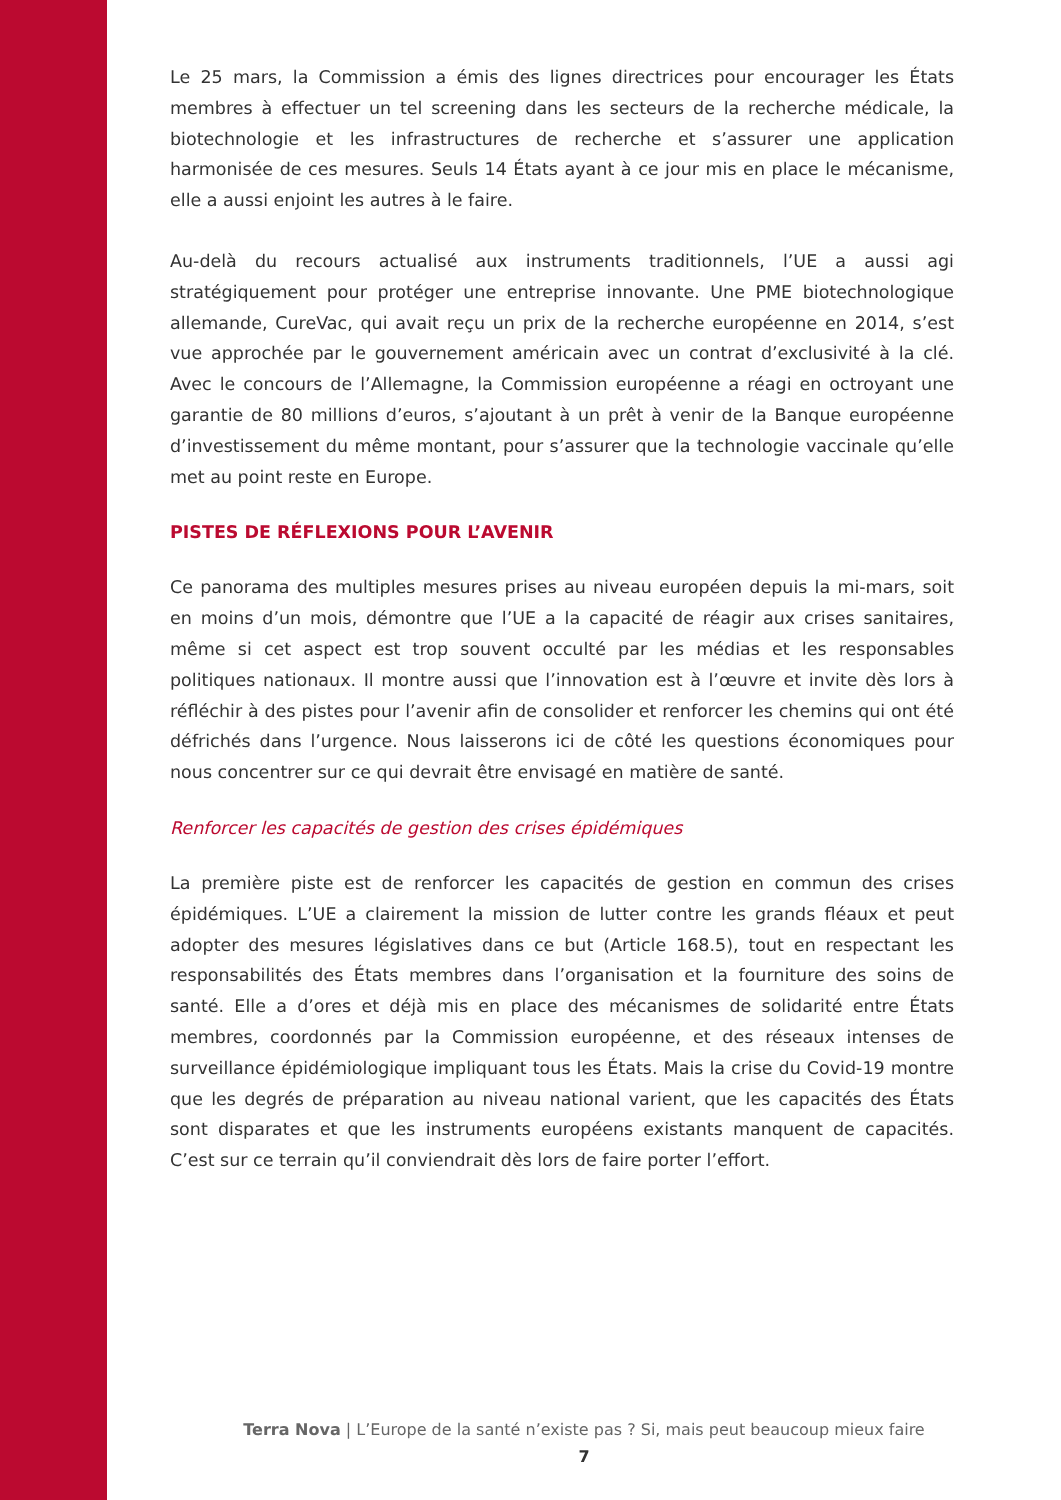Le 25 mars, la Commission a émis des lignes directrices pour encourager les États membres à effectuer un tel screening dans les secteurs de la recherche médicale, la biotechnologie et les infrastructures de recherche et s’assurer une application harmonisée de ces mesures. Seuls 14 États ayant à ce jour mis en place le mécanisme, elle a aussi enjoint les autres à le faire.
Au-delà du recours actualisé aux instruments traditionnels, l’UE a aussi agi stratégiquement pour protéger une entreprise innovante. Une PME biotechnologique allemande, CureVac, qui avait reçu un prix de la recherche européenne en 2014, s’est vue approchée par le gouvernement américain avec un contrat d’exclusivité à la clé. Avec le concours de l’Allemagne, la Commission européenne a réagi en octroyant une garantie de 80 millions d’euros, s’ajoutant à un prêt à venir de la Banque européenne d’investissement du même montant, pour s’assurer que la technologie vaccinale qu’elle met au point reste en Europe.
PISTES DE RÉFLEXIONS POUR L’AVENIR
Ce panorama des multiples mesures prises au niveau européen depuis la mi-mars, soit en moins d’un mois, démontre que l’UE a la capacité de réagir aux crises sanitaires, même si cet aspect est trop souvent occulté par les médias et les responsables politiques nationaux. Il montre aussi que l’innovation est à l’œuvre et invite dès lors à réfléchir à des pistes pour l’avenir afin de consolider et renforcer les chemins qui ont été défrichés dans l’urgence. Nous laisserons ici de côté les questions économiques pour nous concentrer sur ce qui devrait être envisagé en matière de santé.
Renforcer les capacités de gestion des crises épidémiques
La première piste est de renforcer les capacités de gestion en commun des crises épidémiques. L’UE a clairement la mission de lutter contre les grands fléaux et peut adopter des mesures législatives dans ce but (Article 168.5), tout en respectant les responsabilités des États membres dans l’organisation et la fourniture des soins de santé. Elle a d’ores et déjà mis en place des mécanismes de solidarité entre États membres, coordonnés par la Commission européenne, et des réseaux intenses de surveillance épidémiologique impliquant tous les États. Mais la crise du Covid-19 montre que les degrés de préparation au niveau national varient, que les capacités des États sont disparates et que les instruments européens existants manquent de capacités. C’est sur ce terrain qu’il conviendrait dès lors de faire porter l’effort.
Terra Nova | L’Europe de la santé n’existe pas ? Si, mais peut beaucoup mieux faire
7